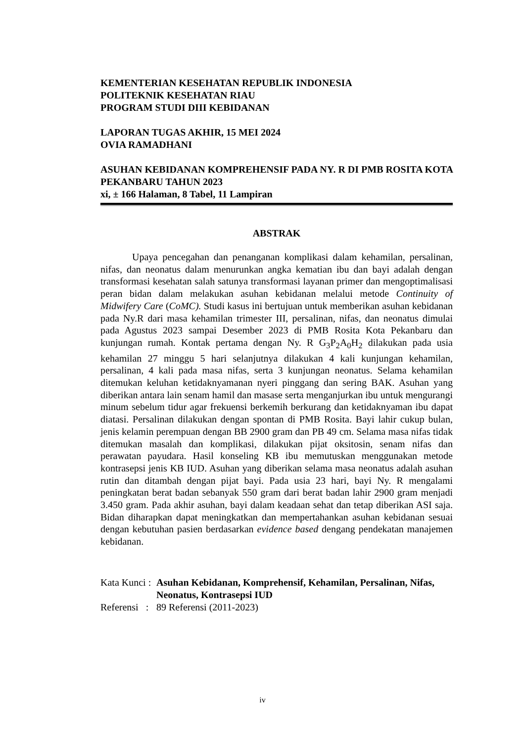KEMENTERIAN KESEHATAN REPUBLIK INDONESIA
POLITEKNIK KESEHATAN RIAU
PROGRAM STUDI DIII KEBIDANAN
LAPORAN TUGAS AKHIR, 15 MEI 2024
OVIA RAMADHANI
ASUHAN KEBIDANAN KOMPREHENSIF PADA NY. R DI PMB ROSITA KOTA PEKANBARU TAHUN 2023
xi, ± 166 Halaman, 8 Tabel, 11 Lampiran
ABSTRAK
Upaya pencegahan dan penanganan komplikasi dalam kehamilan, persalinan, nifas, dan neonatus dalam menurunkan angka kematian ibu dan bayi adalah dengan transformasi kesehatan salah satunya transformasi layanan primer dan mengoptimalisasi peran bidan dalam melakukan asuhan kebidanan melalui metode Continuity of Midwifery Care (CoMC). Studi kasus ini bertujuan untuk memberikan asuhan kebidanan pada Ny.R dari masa kehamilan trimester III, persalinan, nifas, dan neonatus dimulai pada Agustus 2023 sampai Desember 2023 di PMB Rosita Kota Pekanbaru dan kunjungan rumah. Kontak pertama dengan Ny. R G<sub>3</sub>P<sub>2</sub>A<sub>0</sub>H<sub>2</sub> dilakukan pada usia kehamilan 27 minggu 5 hari selanjutnya dilakukan 4 kali kunjungan kehamilan, persalinan, 4 kali pada masa nifas, serta 3 kunjungan neonatus. Selama kehamilan ditemukan keluhan ketidaknyamanan nyeri pinggang dan sering BAK. Asuhan yang diberikan antara lain senam hamil dan masase serta menganjurkan ibu untuk mengurangi minum sebelum tidur agar frekuensi berkemih berkurang dan ketidaknyaman ibu dapat diatasi. Persalinan dilakukan dengan spontan di PMB Rosita. Bayi lahir cukup bulan, jenis kelamin perempuan dengan BB 2900 gram dan PB 49 cm. Selama masa nifas tidak ditemukan masalah dan komplikasi, dilakukan pijat oksitosin, senam nifas dan perawatan payudara. Hasil konseling KB ibu memutuskan menggunakan metode kontrasepsi jenis KB IUD. Asuhan yang diberikan selama masa neonatus adalah asuhan rutin dan ditambah dengan pijat bayi. Pada usia 23 hari, bayi Ny. R mengalami peningkatan berat badan sebanyak 550 gram dari berat badan lahir 2900 gram menjadi 3.450 gram. Pada akhir asuhan, bayi dalam keadaan sehat dan tetap diberikan ASI saja. Bidan diharapkan dapat meningkatkan dan mempertahankan asuhan kebidanan sesuai dengan kebutuhan pasien berdasarkan evidence based dengang pendekatan manajemen kebidanan.
Kata Kunci : Asuhan Kebidanan, Komprehensif, Kehamilan, Persalinan, Nifas, Neonatus, Kontrasepsi IUD
Referensi : 89 Referensi (2011-2023)
iv